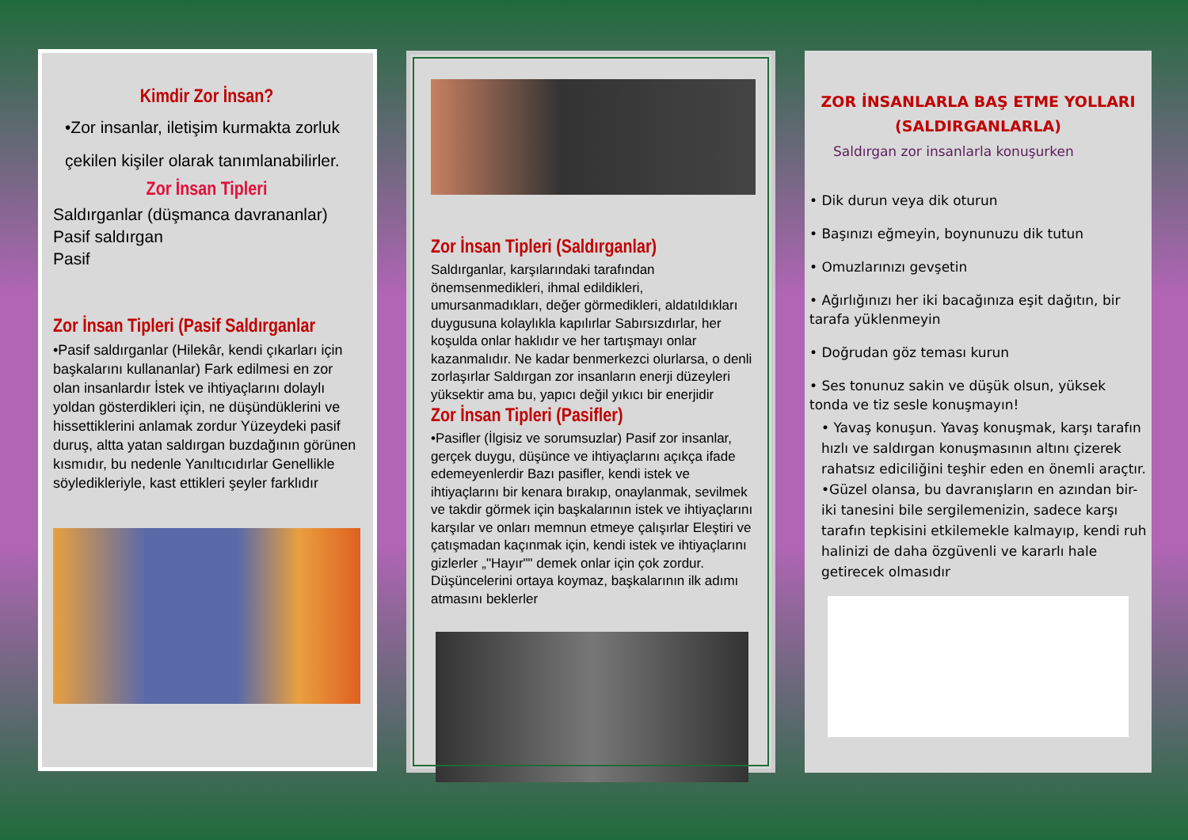Kimdir Zor İnsan?
•Zor insanlar, iletişim kurmakta zorluk çekilen kişiler olarak tanımlanabilirler.
Zor İnsan Tipleri
Saldırganlar (düşmanca davrananlar)
Pasif saldırgan
Pasif
Zor İnsan Tipleri (Pasif Saldırganlar
•Pasif saldırganlar (Hilekâr, kendi çıkarları için başkalarını kullananlar) Fark edilmesi en zor olan insanlardır İstek ve ihtiyaçlarını dolaylı yoldan gösterdikleri için, ne düşündüklerini ve hissettiklerini anlamak zordur Yüzeydeki pasif duruş, altta yatan saldırgan buzdağının görünen kısmıdır, bu nedenle Yanıltıcıdırlar Genellikle söyledikleriyle, kast ettikleri şeyler farklıdır
Zor İnsan Tipleri (Saldırganlar)
Saldırganlar, karşılarındaki tarafından önemsenmedikleri, ihmal edildikleri, umursanmadıkları, değer görmedikleri, aldatıldıkları duygusuna kolaylıkla kapılırlar Sabırsızdırlar, her koşulda onlar haklıdır ve her tartışmayı onlar kazanmalıdır. Ne kadar benmerkezci olurlarsa, o denli zorlaşırlar Saldırgan zor insanların enerji düzeyleri yüksektir ama bu, yapıcı değil yıkıcı bir enerjidir
Zor İnsan Tipleri (Pasifler)
•Pasifler (İlgisiz ve sorumsuzlar) Pasif zor insanlar, gerçek duygu, düşünce ve ihtiyaçlarını açıkça ifade edemeyenlerdir Bazı pasifler, kendi istek ve ihtiyaçlarını bir kenara bırakıp, onaylanmak, sevilmek ve takdir görmek için başkalarının istek ve ihtiyaçlarını karşılar ve onları memnun etmeye çalışırlar Eleştiri ve çatışmadan kaçınmak için, kendi istek ve ihtiyaçlarını gizlerler „"Hayır"" demek onlar için çok zordur. Düşüncelerini ortaya koymaz, başkalarının ilk adımı atmasını beklerler
ZOR İNSANLARLA BAŞ ETME YOLLARI
(SALDIRGANLARLA)
Saldırgan zor insanlarla konuşurken
• Dik durun veya dik oturun
• Başınızı eğmeyin, boynunuzu dik tutun
• Omuzlarınızı gevşetin
• Ağırlığınızı her iki bacağınıza eşit dağıtın, bir tarafa yüklenmeyin
• Doğrudan göz teması kurun
• Ses tonunuz sakin ve düşük olsun, yüksek tonda ve tiz sesle konuşmayın!
• Yavaş konuşun. Yavaş konuşmak, karşı tarafın hızlı ve saldırgan konuşmasının altını çizerek rahatsız ediciliğini teşhir eden en önemli araçtır. •Güzel olansa, bu davranışların en azından bir-iki tanesini bile sergilemenizin, sadece karşı tarafın tepkisini etkilemekle kalmayıp, kendi ruh halinizi de daha özgüvenli ve kararlı hale getirecek olmasıdır